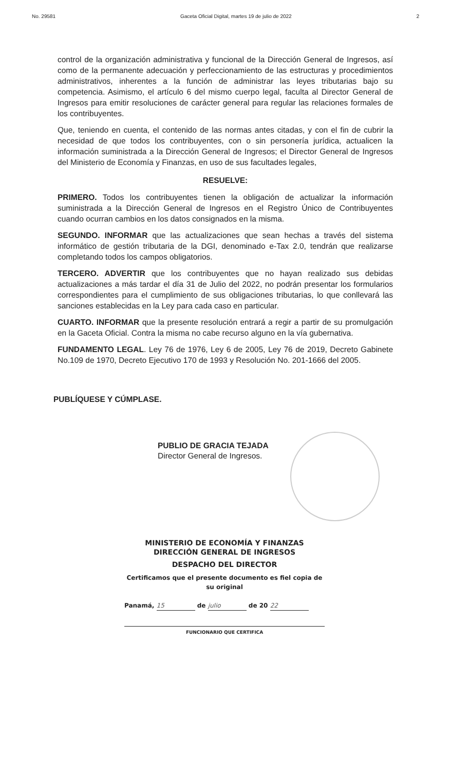No. 29581 Gaceta Oficial Digital, martes 19 de julio de 2022 2
control de la organización administrativa y funcional de la Dirección General de Ingresos, así como de la permanente adecuación y perfeccionamiento de las estructuras y procedimientos administrativos, inherentes a la función de administrar las leyes tributarias bajo su competencia. Asimismo, el artículo 6 del mismo cuerpo legal, faculta al Director General de Ingresos para emitir resoluciones de carácter general para regular las relaciones formales de los contribuyentes.
Que, teniendo en cuenta, el contenido de las normas antes citadas, y con el fin de cubrir la necesidad de que todos los contribuyentes, con o sin personería jurídica, actualicen la información suministrada a la Dirección General de Ingresos; el Director General de Ingresos del Ministerio de Economía y Finanzas, en uso de sus facultades legales,
RESUELVE:
PRIMERO. Todos los contribuyentes tienen la obligación de actualizar la información suministrada a la Dirección General de Ingresos en el Registro Único de Contribuyentes cuando ocurran cambios en los datos consignados en la misma.
SEGUNDO. INFORMAR que las actualizaciones que sean hechas a través del sistema informático de gestión tributaria de la DGI, denominado e-Tax 2.0, tendrán que realizarse completando todos los campos obligatorios.
TERCERO. ADVERTIR que los contribuyentes que no hayan realizado sus debidas actualizaciones a más tardar el día 31 de Julio del 2022, no podrán presentar los formularios correspondientes para el cumplimiento de sus obligaciones tributarias, lo que conllevará las sanciones establecidas en la Ley para cada caso en particular.
CUARTO. INFORMAR que la presente resolución entrará a regir a partir de su promulgación en la Gaceta Oficial. Contra la misma no cabe recurso alguno en la vía gubernativa.
FUNDAMENTO LEGAL. Ley 76 de 1976, Ley 6 de 2005, Ley 76 de 2019, Decreto Gabinete No.109 de 1970, Decreto Ejecutivo 170 de 1993 y Resolución No. 201-1666 del 2005.
PUBLÍQUESE Y CÚMPLASE.
PUBLIO DE GRACIA TEJADA
Director General de Ingresos.
MINISTERIO DE ECONOMÍA Y FINANZAS
DIRECCIÓN GENERAL DE INGRESOS
DESPACHO DEL DIRECTOR
Certificamos que el presente documento es fiel copia de su original
Panamá, 15 de julio de 20 22
FUNCIONARIO QUE CERTIFICA